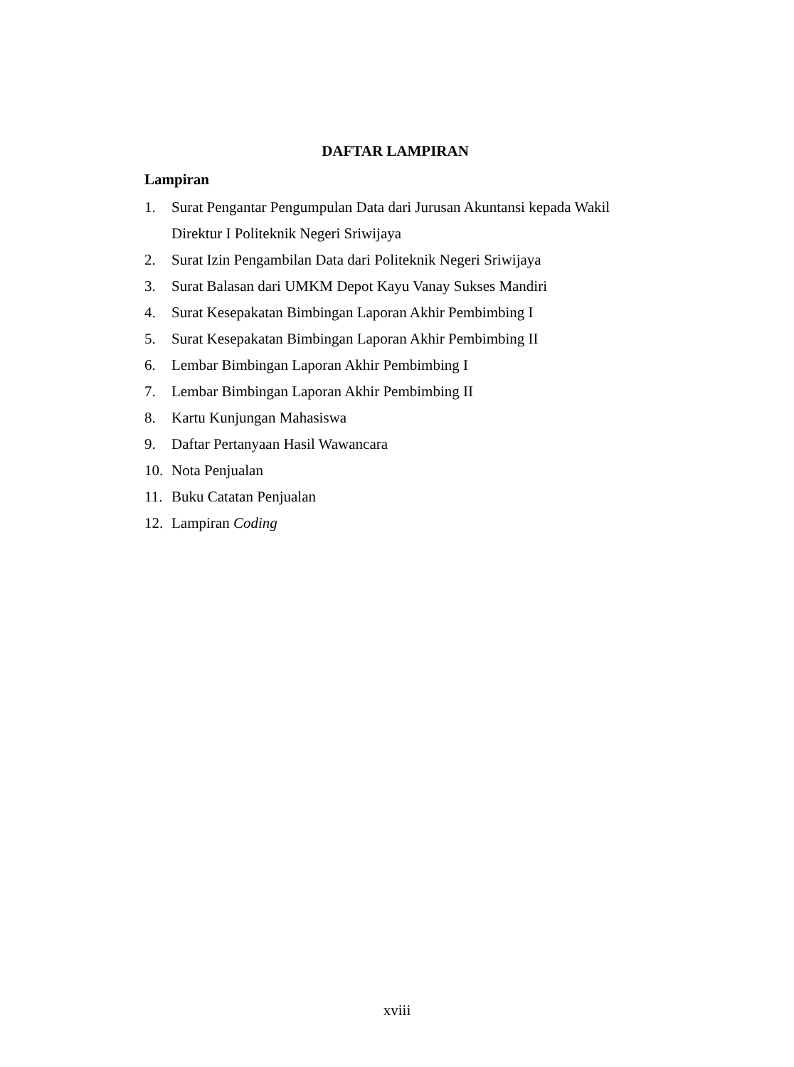DAFTAR LAMPIRAN
Lampiran
1. Surat Pengantar Pengumpulan Data dari Jurusan Akuntansi kepada Wakil Direktur I Politeknik Negeri Sriwijaya
2. Surat Izin Pengambilan Data dari Politeknik Negeri Sriwijaya
3. Surat Balasan dari UMKM Depot Kayu Vanay Sukses Mandiri
4. Surat Kesepakatan Bimbingan Laporan Akhir Pembimbing I
5. Surat Kesepakatan Bimbingan Laporan Akhir Pembimbing II
6. Lembar Bimbingan Laporan Akhir Pembimbing I
7. Lembar Bimbingan Laporan Akhir Pembimbing II
8. Kartu Kunjungan Mahasiswa
9. Daftar Pertanyaan Hasil Wawancara
10. Nota Penjualan
11. Buku Catatan Penjualan
12. Lampiran Coding
xviii